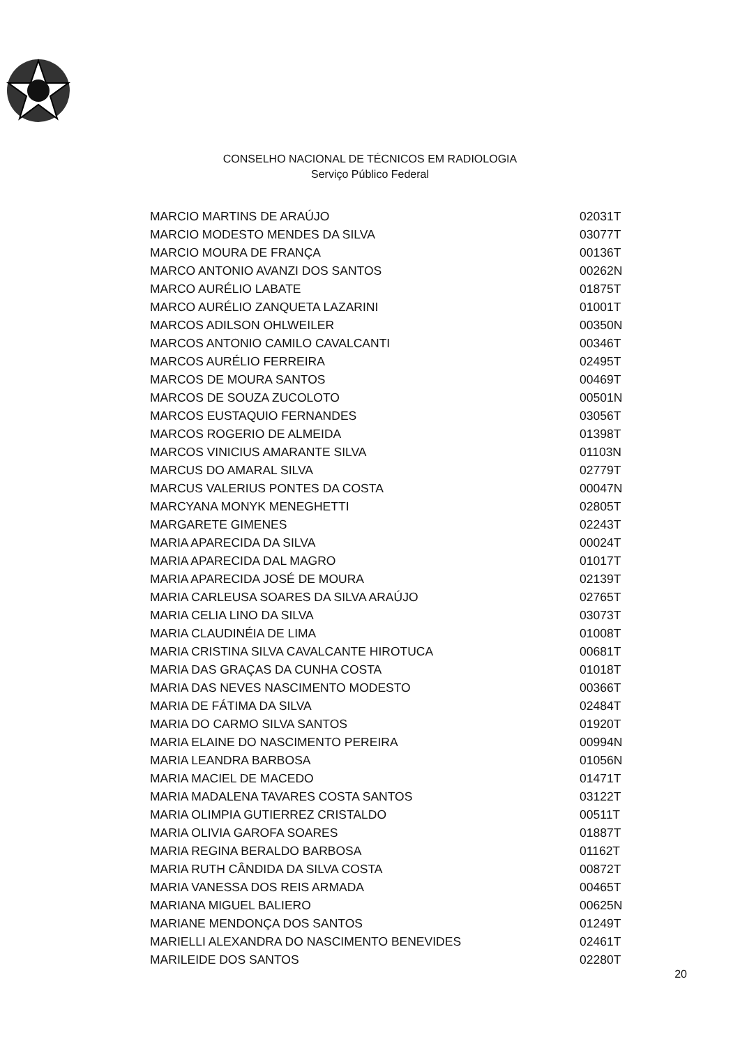CONSELHO NACIONAL DE TÉCNICOS EM RADIOLOGIA
Serviço Público Federal
| MARCIO MARTINS DE ARAÚJO | 02031T |
| MARCIO MODESTO MENDES DA SILVA | 03077T |
| MARCIO MOURA DE FRANÇA | 00136T |
| MARCO ANTONIO AVANZI DOS SANTOS | 00262N |
| MARCO AURÉLIO LABATE | 01875T |
| MARCO AURÉLIO ZANQUETA LAZARINI | 01001T |
| MARCOS ADILSON OHLWEILER | 00350N |
| MARCOS ANTONIO CAMILO CAVALCANTI | 00346T |
| MARCOS AURÉLIO FERREIRA | 02495T |
| MARCOS DE MOURA SANTOS | 00469T |
| MARCOS DE SOUZA ZUCOLOTO | 00501N |
| MARCOS EUSTAQUIO FERNANDES | 03056T |
| MARCOS ROGERIO DE ALMEIDA | 01398T |
| MARCOS VINICIUS AMARANTE SILVA | 01103N |
| MARCUS DO AMARAL SILVA | 02779T |
| MARCUS VALERIUS PONTES DA COSTA | 00047N |
| MARCYANA MONYK MENEGHETTI | 02805T |
| MARGARETE GIMENES | 02243T |
| MARIA APARECIDA DA SILVA | 00024T |
| MARIA APARECIDA DAL MAGRO | 01017T |
| MARIA APARECIDA JOSÉ DE MOURA | 02139T |
| MARIA CARLEUSA SOARES DA SILVA ARAÚJO | 02765T |
| MARIA CELIA LINO DA SILVA | 03073T |
| MARIA CLAUDINÉIA DE LIMA | 01008T |
| MARIA CRISTINA SILVA CAVALCANTE HIROTUCA | 00681T |
| MARIA DAS GRAÇAS DA CUNHA COSTA | 01018T |
| MARIA DAS NEVES NASCIMENTO MODESTO | 00366T |
| MARIA DE FÁTIMA DA SILVA | 02484T |
| MARIA DO CARMO SILVA SANTOS | 01920T |
| MARIA ELAINE DO NASCIMENTO PEREIRA | 00994N |
| MARIA LEANDRA BARBOSA | 01056N |
| MARIA MACIEL DE MACEDO | 01471T |
| MARIA MADALENA TAVARES COSTA SANTOS | 03122T |
| MARIA OLIMPIA GUTIERREZ CRISTALDO | 00511T |
| MARIA OLIVIA GAROFA SOARES | 01887T |
| MARIA REGINA BERALDO BARBOSA | 01162T |
| MARIA RUTH CÂNDIDA DA SILVA COSTA | 00872T |
| MARIA VANESSA DOS REIS ARMADA | 00465T |
| MARIANA MIGUEL BALIERO | 00625N |
| MARIANE MENDONÇA DOS SANTOS | 01249T |
| MARIELLI ALEXANDRA DO NASCIMENTO BENEVIDES | 02461T |
| MARILEIDE DOS SANTOS | 02280T |
20